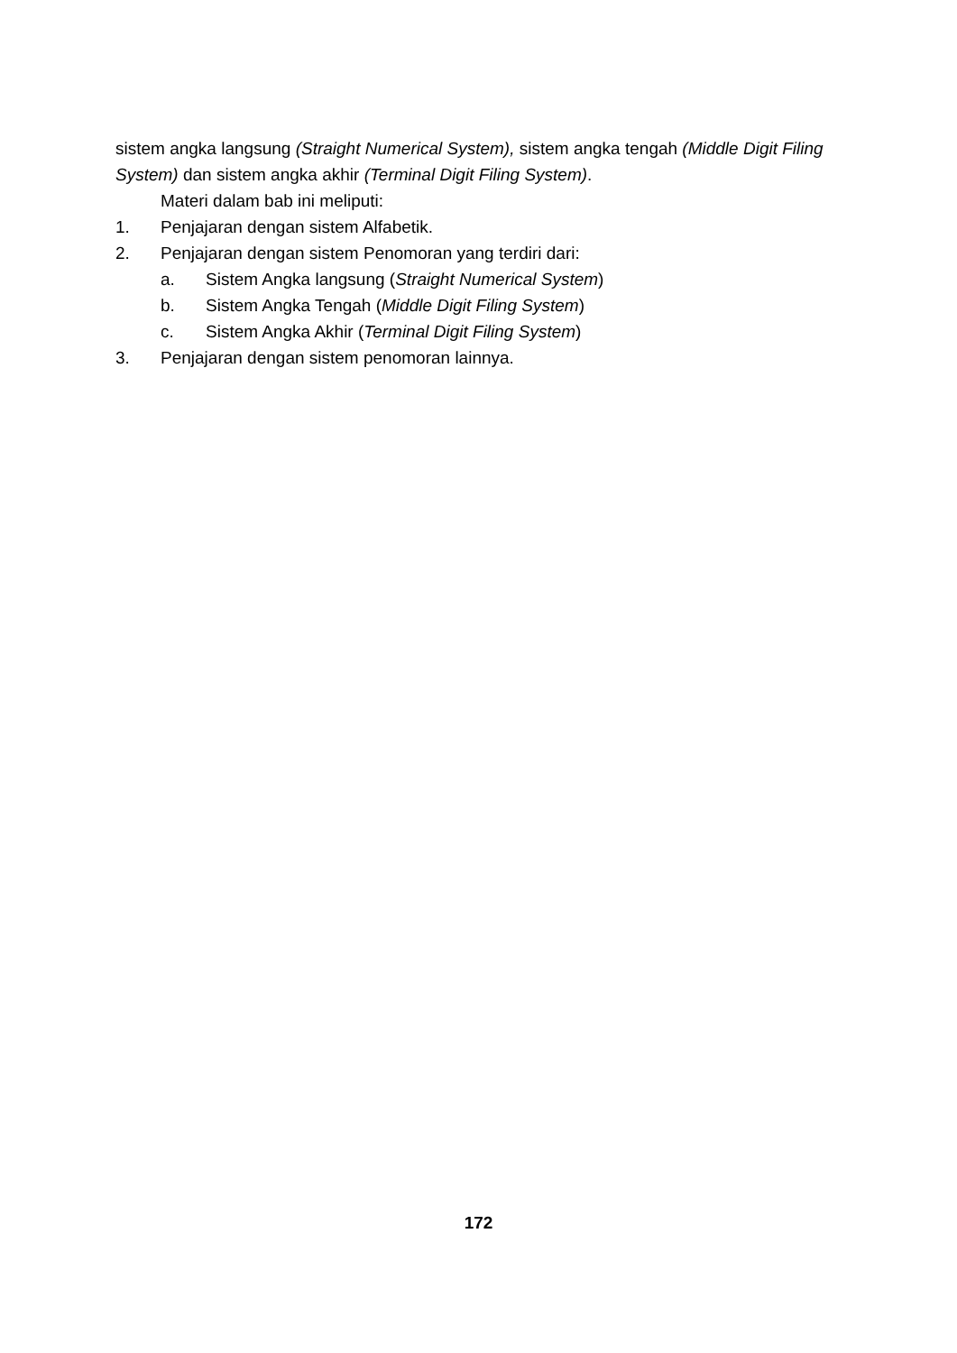sistem angka langsung (Straight Numerical System), sistem angka tengah (Middle Digit Filing System) dan sistem angka akhir (Terminal Digit Filing System).
Materi dalam bab ini meliputi:
1. Penjajaran dengan sistem Alfabetik.
2. Penjajaran dengan sistem Penomoran yang terdiri dari:
a. Sistem Angka langsung (Straight Numerical System)
b. Sistem Angka Tengah (Middle Digit Filing System)
c. Sistem Angka Akhir (Terminal Digit Filing System)
3. Penjajaran dengan sistem penomoran lainnya.
172